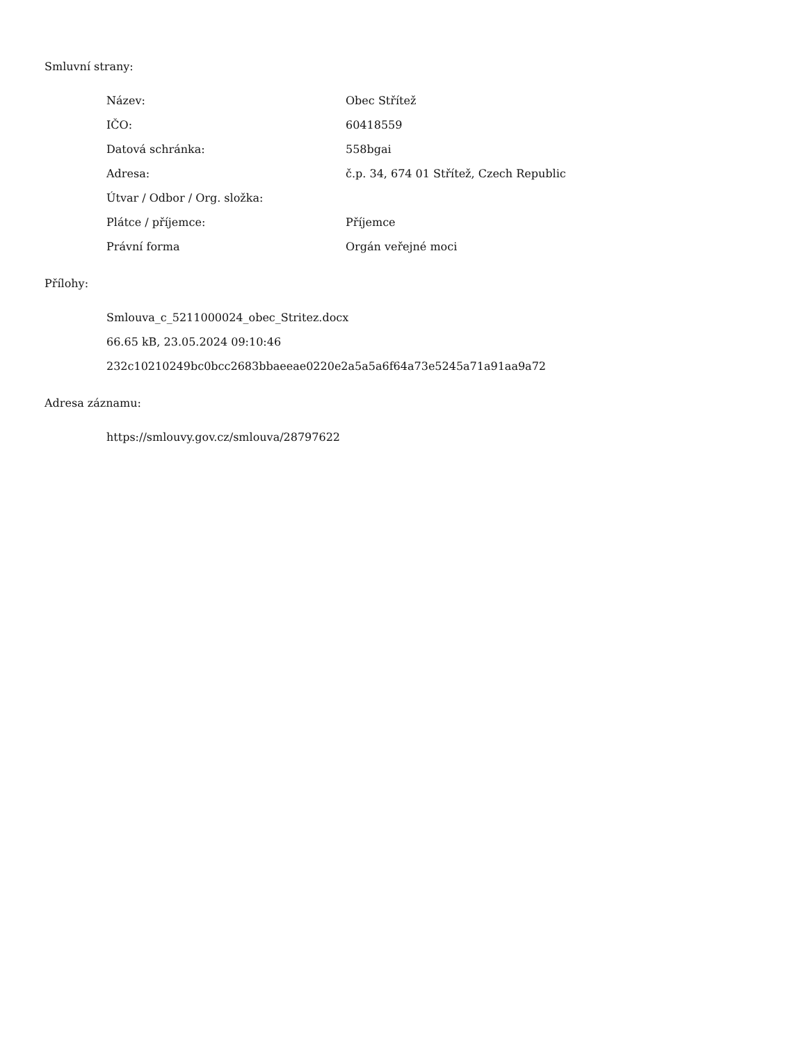Smluvní strany:
| Název: | Obec Střítež |
| IČO: | 60418559 |
| Datová schránka: | 558bgai |
| Adresa: | č.p. 34, 674 01 Střítež, Czech Republic |
| Útvar / Odbor / Org. složka: | |
| Plátce / příjemce: | Příjemce |
| Právní forma | Orgán veřejné moci |
Přílohy:
Smlouva_c_5211000024_obec_Stritez.docx
66.65 kB, 23.05.2024 09:10:46
232c10210249bc0bcc2683bbaeeae0220e2a5a5a6f64a73e5245a71a91aa9a72
Adresa záznamu:
https://smlouvy.gov.cz/smlouva/28797622